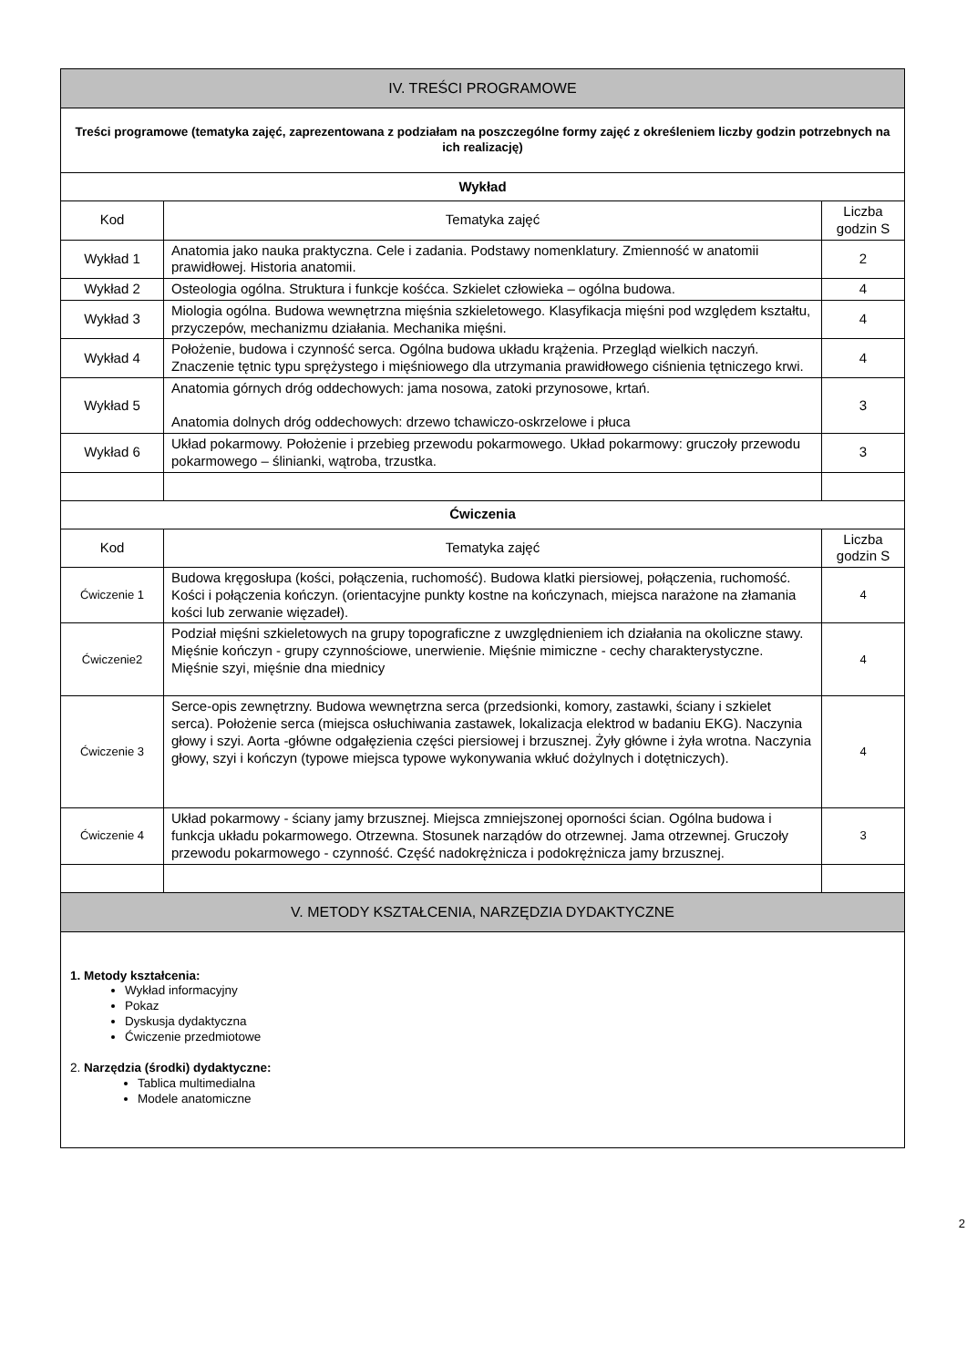| IV. TREŚCI PROGRAMOWE | | |
| --- | --- | --- |
| Treści programowe (tematyka zajęć, zaprezentowana z podziałam na poszczególne formy zajęć z określeniem liczby godzin potrzebnych na ich realizację) | | |
| Wykład | | |
| Kod | Tematyka zajęć | Liczba godzin S |
| Wykład 1 | Anatomia jako nauka praktyczna. Cele i zadania. Podstawy nomenklatury. Zmienność w anatomii prawidłowej. Historia anatomii. | 2 |
| Wykład 2 | Osteologia ogólna. Struktura i funkcje kośćca. Szkielet człowieka – ogólna budowa. | 4 |
| Wykład 3 | Miologia ogólna. Budowa wewnętrzna mięśnia szkieletowego. Klasyfikacja mięśni pod względem kształtu, przyczepów, mechanizmu działania. Mechanika mięśni. | 4 |
| Wykład 4 | Położenie, budowa i czynność serca. Ogólna budowa układu krążenia. Przegląd wielkich naczyń. Znaczenie tętnic typu sprężystego i mięśniowego dla utrzymania prawidłowego ciśnienia tętniczego krwi. | 4 |
| Wykład 5 | Anatomia górnych dróg oddechowych: jama nosowa, zatoki przynosowe, krtań. Anatomia dolnych dróg oddechowych: drzewo tchawiczo-oskrzelowe i płuca | 3 |
| Wykład 6 | Układ pokarmowy. Położenie i przebieg przewodu pokarmowego. Układ pokarmowy: gruczoły przewodu pokarmowego – ślinianki, wątroba, trzustka. | 3 |
| Ćwiczenia | | |
| Kod | Tematyka zajęć | Liczba godzin S |
| Ćwiczenie 1 | Budowa kręgosłupa (kości, połączenia, ruchomość). Budowa klatki piersiowej, połączenia, ruchomość. Kości i połączenia kończyn. (orientacyjne punkty kostne na kończynach, miejsca narażone na złamania kości lub zerwanie więzadeł). | 4 |
| Ćwiczenie2 | Podział mięśni szkieletowych na grupy topograficzne z uwzględnieniem ich działania na okoliczne stawy. Mięśnie kończyn - grupy czynnościowe, unerwienie. Mięśnie mimiczne - cechy charakterystyczne. Mięśnie szyi, mięśnie dna miednicy | 4 |
| Ćwiczenie 3 | Serce-opis zewnętrzny. Budowa wewnętrzna serca (przedsionki, komory, zastawki, ściany i szkielet serca). Położenie serca (miejsca osłuchiwania zastawek, lokalizacja elektrod w badaniu EKG). Naczynia głowy i szyi. Aorta -główne odgałęzienia części piersiowej i brzusznej. Żyły główne i żyła wrotna. Naczynia głowy, szyi i kończyn (typowe miejsca typowe wykonywania wkłuć dożylnych i dotętniczych). | 4 |
| Ćwiczenie 4 | Układ pokarmowy - ściany jamy brzusznej. Miejsca zmniejszonej oporności ścian. Ogólna budowa i funkcja układu pokarmowego. Otrzewna. Stosunek narządów do otrzewnej. Jama otrzewnej. Gruczoły przewodu pokarmowego - czynność. Część nadokrężnicza i podokrężnicza jamy brzusznej. | 3 |
| V. METODY KSZTAŁCENIA, NARZĘDZIA DYDAKTYCZNE | | |
| 1. Metody kształcenia: Wykład informacyjny Pokaz Dyskusja dydaktyczna Ćwiczenie przedmiotowe 2. Narzędzia (środki) dydaktyczne: Tablica multimedialna Modele anatomiczne | | |
2